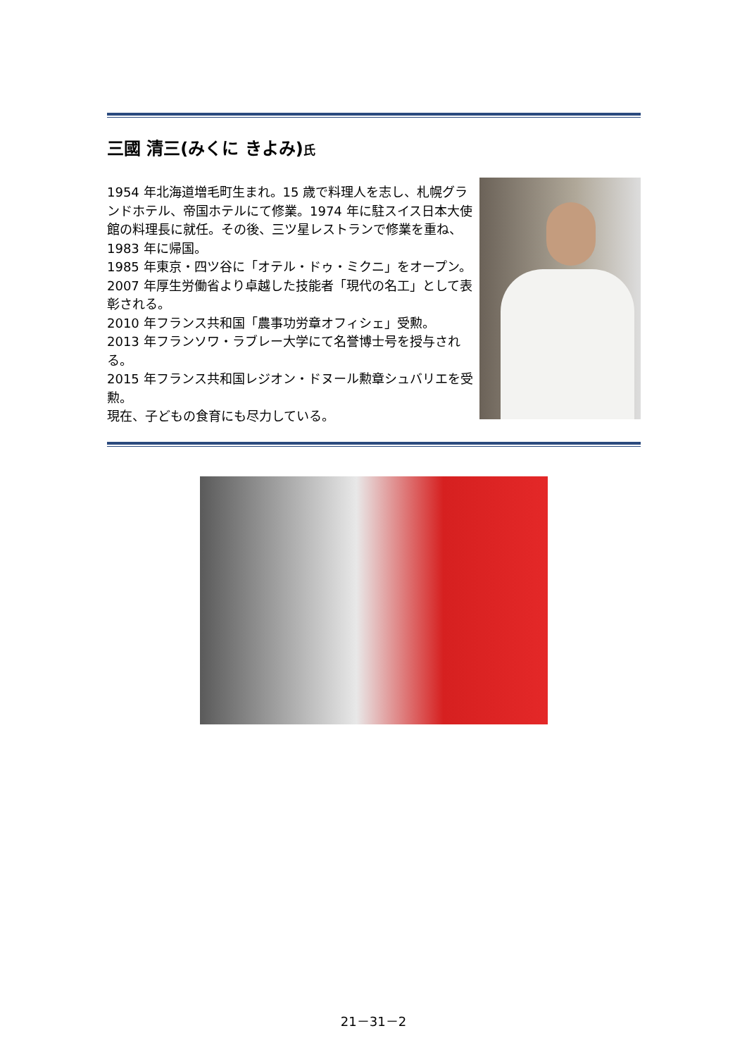三國 清三(みくに きよみ)氏
1954 年北海道増毛町生まれ。15 歳で料理人を志し、札幌グランドホテル、帝国ホテルにて修業。1974 年に駐スイス日本大使館の料理長に就任。その後、三ツ星レストランで修業を重ね、1983 年に帰国。
1985 年東京・四ツ谷に「オテル・ドゥ・ミクニ」をオープン。
2007 年厚生労働省より卓越した技能者「現代の名工」として表彰される。
2010 年フランス共和国「農事功労章オフィシェ」受勲。
2013 年フランソワ・ラブレー大学にて名誉博士号を授与される。
2015 年フランス共和国レジオン・ドヌール勲章シュバリエを受勲。
現在、子どもの食育にも尽力している。
21－31－2